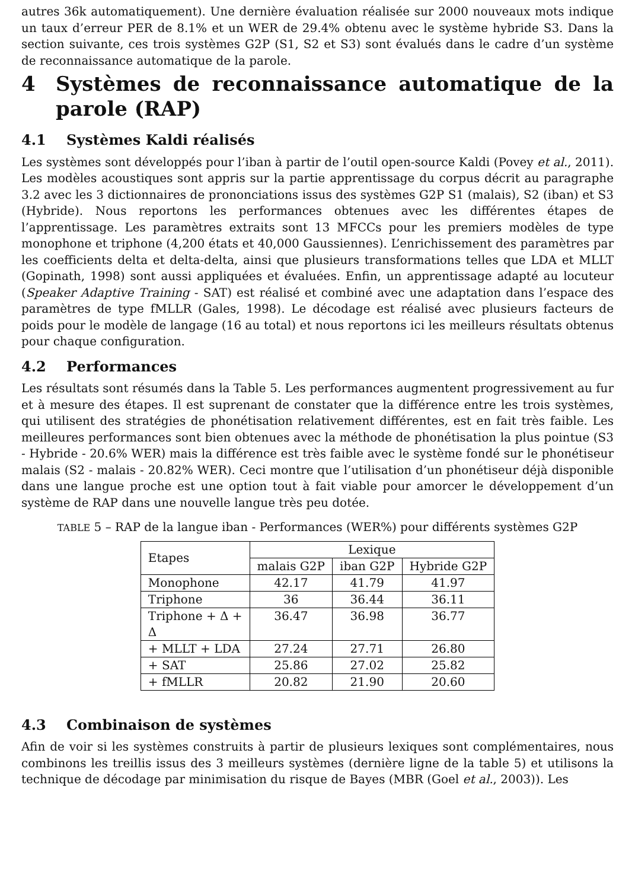autres 36k automatiquement). Une dernière évaluation réalisée sur 2000 nouveaux mots indique un taux d’erreur PER de 8.1% et un WER de 29.4% obtenu avec le système hybride S3. Dans la section suivante, ces trois systèmes G2P (S1, S2 et S3) sont évalués dans le cadre d’un système de reconnaissance automatique de la parole.
4 Systèmes de reconnaissance automatique de la parole (RAP)
4.1 Systèmes Kaldi réalisés
Les systèmes sont développés pour l’iban à partir de l’outil open-source Kaldi (Povey et al., 2011). Les modèles acoustiques sont appris sur la partie apprentissage du corpus décrit au paragraphe 3.2 avec les 3 dictionnaires de prononciations issus des systèmes G2P S1 (malais), S2 (iban) et S3 (Hybride). Nous reportons les performances obtenues avec les différentes étapes de l’apprentissage. Les paramètres extraits sont 13 MFCCs pour les premiers modèles de type monophone et triphone (4,200 états et 40,000 Gaussiennes). L’enrichissement des paramètres par les coefficients delta et delta-delta, ainsi que plusieurs transformations telles que LDA et MLLT (Gopinath, 1998) sont aussi appliquées et évaluées. Enfin, un apprentissage adapté au locuteur (Speaker Adaptive Training - SAT) est réalisé et combiné avec une adaptation dans l’espace des paramètres de type fMLLR (Gales, 1998). Le décodage est réalisé avec plusieurs facteurs de poids pour le modèle de langage (16 au total) et nous reportons ici les meilleurs résultats obtenus pour chaque configuration.
4.2 Performances
Les résultats sont résumés dans la Table 5. Les performances augmentent progressivement au fur et à mesure des étapes. Il est suprenant de constater que la différence entre les trois systèmes, qui utilisent des stratégies de phonétisation relativement différentes, est en fait très faible. Les meilleures performances sont bien obtenues avec la méthode de phonétisation la plus pointue (S3 - Hybride - 20.6% WER) mais la différence est très faible avec le système fondé sur le phonétiseur malais (S2 - malais - 20.82% WER). Ceci montre que l’utilisation d’un phonétiseur déjà disponible dans une langue proche est une option tout à fait viable pour amorcer le développement d’un système de RAP dans une nouvelle langue très peu dotée.
TABLE 5 – RAP de la langue iban - Performances (WER%) pour différents systèmes G2P
| Etapes | Lexique | | |
| --- | --- | --- | --- |
| | malais G2P | iban G2P | Hybride G2P |
| Monophone | 42.17 | 41.79 | 41.97 |
| Triphone | 36 | 36.44 | 36.11 |
| Triphone + Δ + Δ | 36.47 | 36.98 | 36.77 |
| + MLLT + LDA | 27.24 | 27.71 | 26.80 |
| + SAT | 25.86 | 27.02 | 25.82 |
| + fMLLR | 20.82 | 21.90 | 20.60 |
4.3 Combinaison de systèmes
Afin de voir si les systèmes construits à partir de plusieurs lexiques sont complémentaires, nous combinons les treillis issus des 3 meilleurs systèmes (dernière ligne de la table 5) et utilisons la technique de décodage par minimisation du risque de Bayes (MBR (Goel et al., 2003)). Les